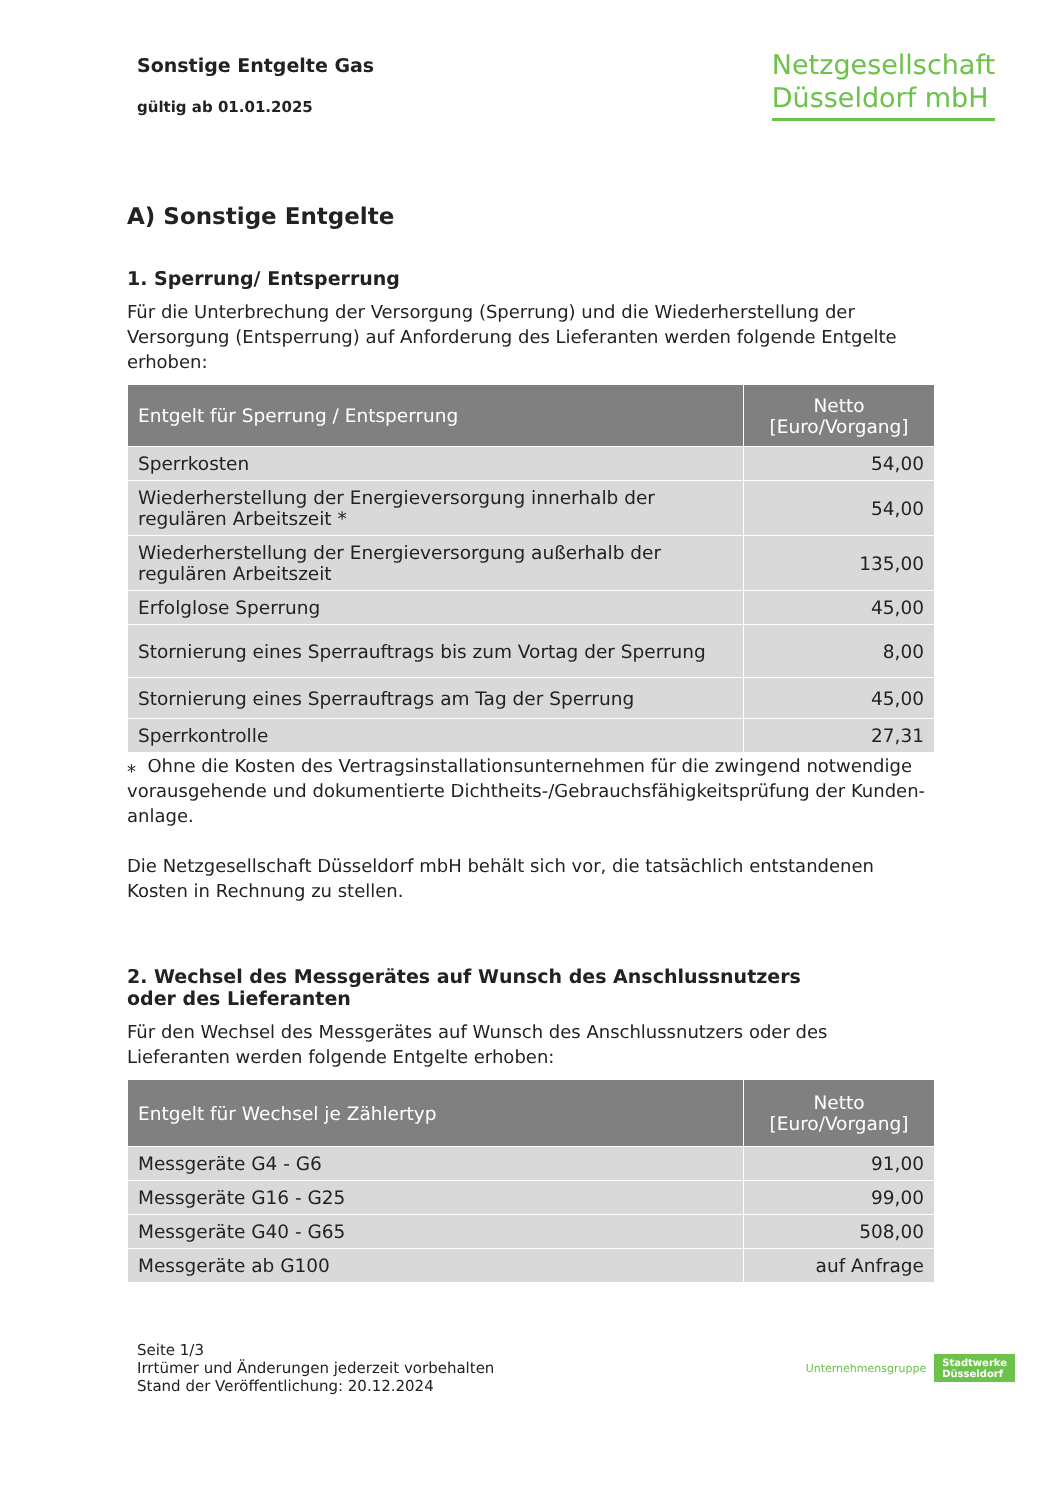Sonstige Entgelte Gas
gültig ab 01.01.2025
Netzgesellschaft
Düsseldorf mbH
A) Sonstige Entgelte
1. Sperrung/ Entsperrung
Für die Unterbrechung der Versorgung (Sperrung) und die Wiederherstellung der Versorgung (Entsperrung) auf Anforderung des Lieferanten werden folgende Entgelte erhoben:
| Entgelt für Sperrung / Entsperrung | Netto [Euro/Vorgang] |
| --- | --- |
| Sperrkosten | 54,00 |
| Wiederherstellung der Energieversorgung innerhalb der regulären Arbeitszeit * | 54,00 |
| Wiederherstellung der Energieversorgung außerhalb der regulären Arbeitszeit | 135,00 |
| Erfolglose Sperrung | 45,00 |
| Stornierung eines Sperrauftrags bis zum Vortag der Sperrung | 8,00 |
| Stornierung eines Sperrauftrags am Tag der Sperrung | 45,00 |
| Sperrkontrolle | 27,31 |
⁎ Ohne die Kosten des Vertragsinstallationsunternehmen für die zwingend notwendige vorausgehende und dokumentierte Dichtheits-/Gebrauchsfähigkeitsprüfung der Kunden-anlage.
Die Netzgesellschaft Düsseldorf mbH behält sich vor, die tatsächlich entstandenen Kosten in Rechnung zu stellen.
2. Wechsel des Messgerätes auf Wunsch des Anschlussnutzers
oder des Lieferanten
Für den Wechsel des Messgerätes auf Wunsch des Anschlussnutzers oder des Lieferanten werden folgende Entgelte erhoben:
| Entgelt für Wechsel je Zählertyp | Netto [Euro/Vorgang] |
| --- | --- |
| Messgeräte G4 - G6 | 91,00 |
| Messgeräte G16 - G25 | 99,00 |
| Messgeräte G40 - G65 | 508,00 |
| Messgeräte ab G100 | auf Anfrage |
Seite 1/3
Irrtümer und Änderungen jederzeit vorbehalten
Stand der Veröffentlichung: 20.12.2024
Unternehmensgruppe Stadtwerke
Düsseldorf